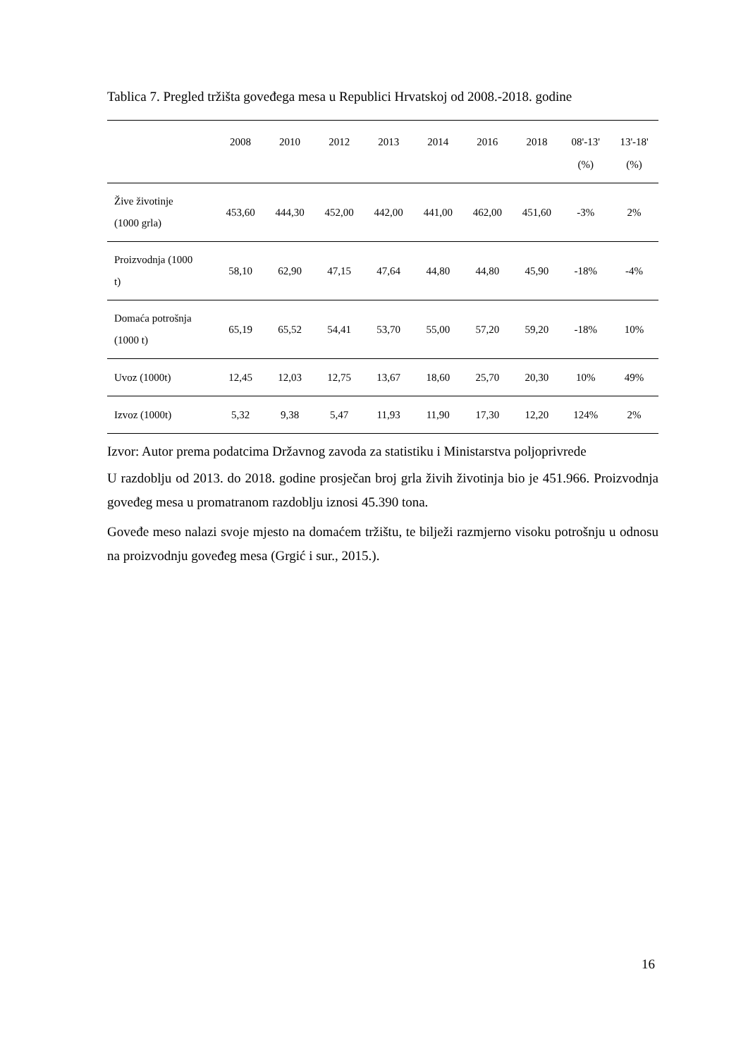Tablica 7. Pregled tržišta goveđega mesa u Republici Hrvatskoj od 2008.-2018. godine
| | 2008 | 2010 | 2012 | 2013 | 2014 | 2016 | 2018 | 08'-13' (%) | 13'-18' (%) |
| --- | --- | --- | --- | --- | --- | --- | --- | --- | --- |
| Žive životinje (1000 grla) | 453,60 | 444,30 | 452,00 | 442,00 | 441,00 | 462,00 | 451,60 | -3% | 2% |
| Proizvodnja (1000 t) | 58,10 | 62,90 | 47,15 | 47,64 | 44,80 | 44,80 | 45,90 | -18% | -4% |
| Domaća potrošnja (1000 t) | 65,19 | 65,52 | 54,41 | 53,70 | 55,00 | 57,20 | 59,20 | -18% | 10% |
| Uvoz (1000t) | 12,45 | 12,03 | 12,75 | 13,67 | 18,60 | 25,70 | 20,30 | 10% | 49% |
| Izvoz (1000t) | 5,32 | 9,38 | 5,47 | 11,93 | 11,90 | 17,30 | 12,20 | 124% | 2% |
Izvor: Autor prema podatcima Državnog zavoda za statistiku i Ministarstva poljoprivrede
U razdoblju od 2013. do 2018. godine prosječan broj grla živih životinja bio je 451.966. Proizvodnja goveđeg mesa u promatranom razdoblju iznosi 45.390 tona.
Goveđe meso nalazi svoje mjesto na domaćem tržištu, te bilježi razmjerno visoku potrošnju u odnosu na proizvodnju goveđeg mesa (Grgić i sur., 2015.).
16